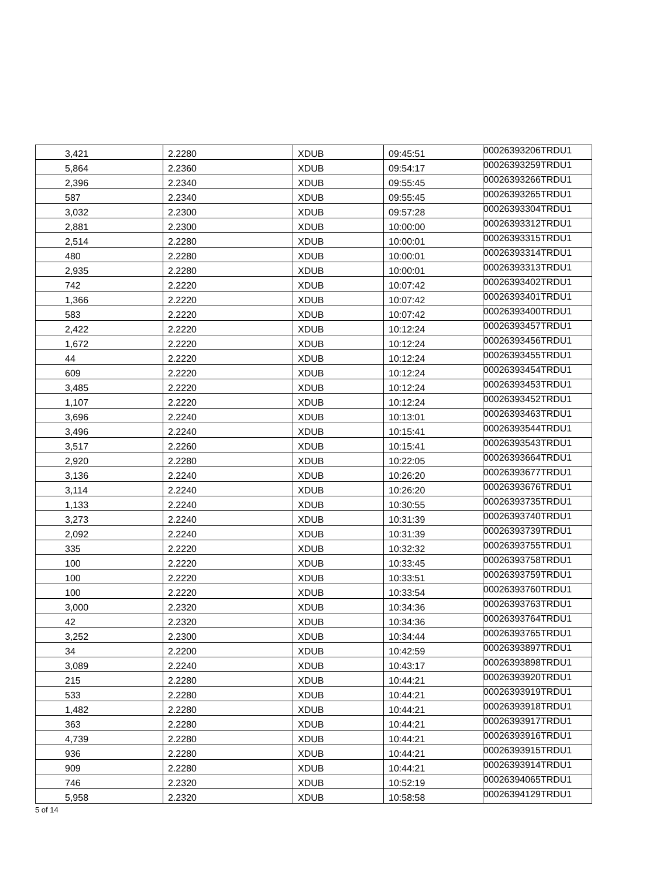| 3,421 | 2.2280 | XDUB | 09:45:51 | 00026393206TRDU1 |
| 5,864 | 2.2360 | XDUB | 09:54:17 | 00026393259TRDU1 |
| 2,396 | 2.2340 | XDUB | 09:55:45 | 00026393266TRDU1 |
| 587 | 2.2340 | XDUB | 09:55:45 | 00026393265TRDU1 |
| 3,032 | 2.2300 | XDUB | 09:57:28 | 00026393304TRDU1 |
| 2,881 | 2.2300 | XDUB | 10:00:00 | 00026393312TRDU1 |
| 2,514 | 2.2280 | XDUB | 10:00:01 | 00026393315TRDU1 |
| 480 | 2.2280 | XDUB | 10:00:01 | 00026393314TRDU1 |
| 2,935 | 2.2280 | XDUB | 10:00:01 | 00026393313TRDU1 |
| 742 | 2.2220 | XDUB | 10:07:42 | 00026393402TRDU1 |
| 1,366 | 2.2220 | XDUB | 10:07:42 | 00026393401TRDU1 |
| 583 | 2.2220 | XDUB | 10:07:42 | 00026393400TRDU1 |
| 2,422 | 2.2220 | XDUB | 10:12:24 | 00026393457TRDU1 |
| 1,672 | 2.2220 | XDUB | 10:12:24 | 00026393456TRDU1 |
| 44 | 2.2220 | XDUB | 10:12:24 | 00026393455TRDU1 |
| 609 | 2.2220 | XDUB | 10:12:24 | 00026393454TRDU1 |
| 3,485 | 2.2220 | XDUB | 10:12:24 | 00026393453TRDU1 |
| 1,107 | 2.2220 | XDUB | 10:12:24 | 00026393452TRDU1 |
| 3,696 | 2.2240 | XDUB | 10:13:01 | 00026393463TRDU1 |
| 3,496 | 2.2240 | XDUB | 10:15:41 | 00026393544TRDU1 |
| 3,517 | 2.2260 | XDUB | 10:15:41 | 00026393543TRDU1 |
| 2,920 | 2.2280 | XDUB | 10:22:05 | 00026393664TRDU1 |
| 3,136 | 2.2240 | XDUB | 10:26:20 | 00026393677TRDU1 |
| 3,114 | 2.2240 | XDUB | 10:26:20 | 00026393676TRDU1 |
| 1,133 | 2.2240 | XDUB | 10:30:55 | 00026393735TRDU1 |
| 3,273 | 2.2240 | XDUB | 10:31:39 | 00026393740TRDU1 |
| 2,092 | 2.2240 | XDUB | 10:31:39 | 00026393739TRDU1 |
| 335 | 2.2220 | XDUB | 10:32:32 | 00026393755TRDU1 |
| 100 | 2.2220 | XDUB | 10:33:45 | 00026393758TRDU1 |
| 100 | 2.2220 | XDUB | 10:33:51 | 00026393759TRDU1 |
| 100 | 2.2220 | XDUB | 10:33:54 | 00026393760TRDU1 |
| 3,000 | 2.2320 | XDUB | 10:34:36 | 00026393763TRDU1 |
| 42 | 2.2320 | XDUB | 10:34:36 | 00026393764TRDU1 |
| 3,252 | 2.2300 | XDUB | 10:34:44 | 00026393765TRDU1 |
| 34 | 2.2200 | XDUB | 10:42:59 | 00026393897TRDU1 |
| 3,089 | 2.2240 | XDUB | 10:43:17 | 00026393898TRDU1 |
| 215 | 2.2280 | XDUB | 10:44:21 | 00026393920TRDU1 |
| 533 | 2.2280 | XDUB | 10:44:21 | 00026393919TRDU1 |
| 1,482 | 2.2280 | XDUB | 10:44:21 | 00026393918TRDU1 |
| 363 | 2.2280 | XDUB | 10:44:21 | 00026393917TRDU1 |
| 4,739 | 2.2280 | XDUB | 10:44:21 | 00026393916TRDU1 |
| 936 | 2.2280 | XDUB | 10:44:21 | 00026393915TRDU1 |
| 909 | 2.2280 | XDUB | 10:44:21 | 00026393914TRDU1 |
| 746 | 2.2320 | XDUB | 10:52:19 | 00026394065TRDU1 |
| 5,958 | 2.2320 | XDUB | 10:58:58 | 00026394129TRDU1 |
5 of 14